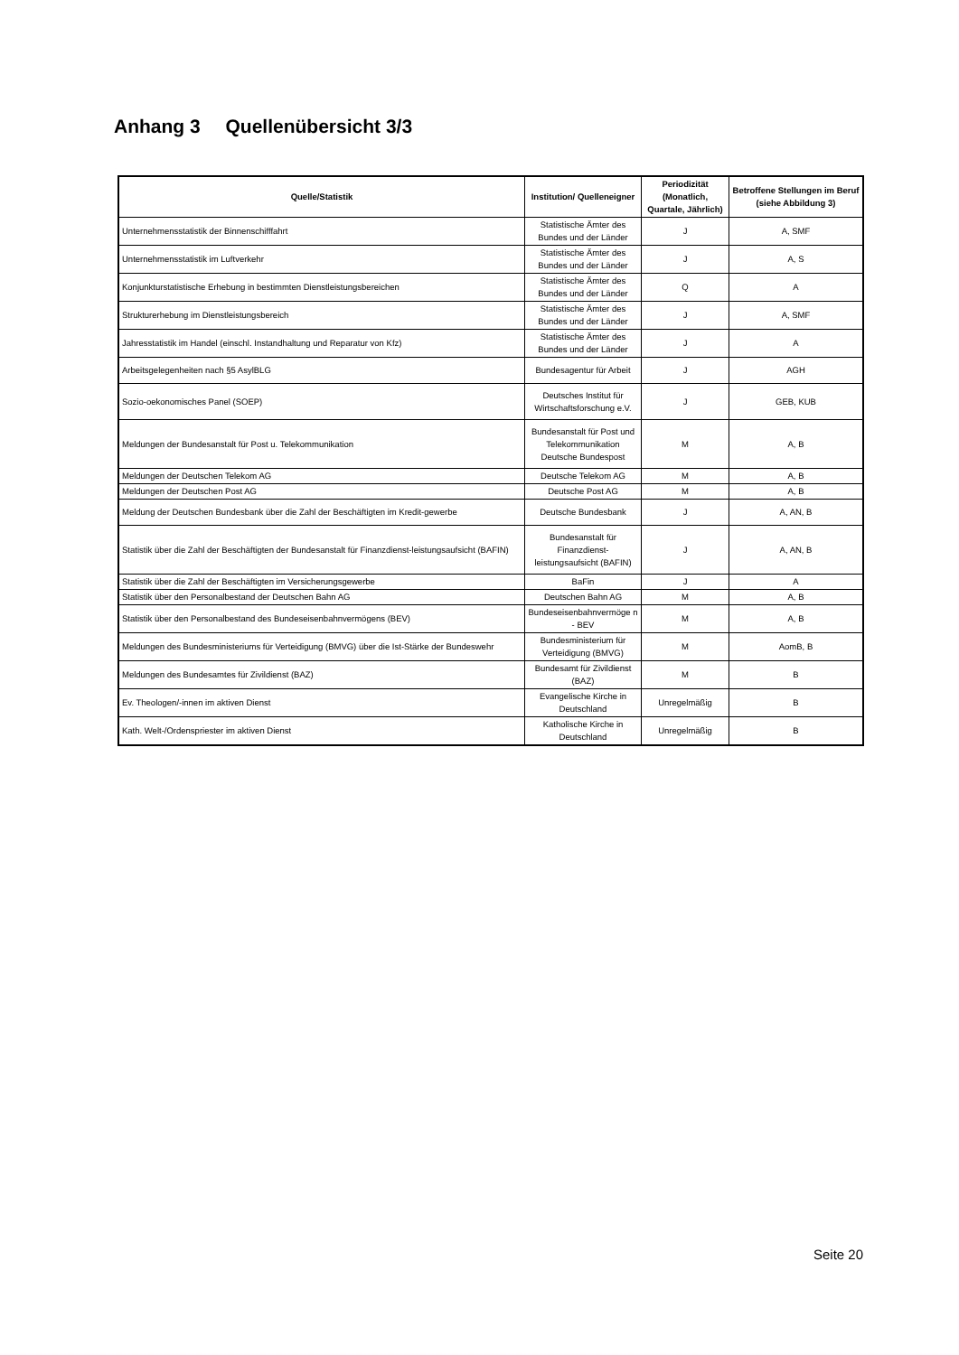Anhang 3 Quellenübersicht 3/3
| Quelle/Statistik | Institution/ Quelleneigner | Periodizität (Monatlich, Quartale, Jährlich) | Betroffene Stellungen im Beruf (siehe Abbildung 3) |
| --- | --- | --- | --- |
| Unternehmensstatistik der Binnenschifffahrt | Statistische Ämter des Bundes und der Länder | J | A, SMF |
| Unternehmensstatistik im Luftverkehr | Statistische Ämter des Bundes und der Länder | J | A, S |
| Konjunkturstatistische Erhebung in bestimmten Dienstleistungsbereichen | Statistische Ämter des Bundes und der Länder | Q | A |
| Strukturerhebung im Dienstleistungsbereich | Statistische Ämter des Bundes und der Länder | J | A, SMF |
| Jahresstatistik im Handel (einschl. Instandhaltung und Reparatur von Kfz) | Statistische Ämter des Bundes und der Länder | J | A |
| Arbeitsgelegenheiten nach §5 AsylBLG | Bundesagentur für Arbeit | J | AGH |
| Sozio-oekonomisches Panel (SOEP) | Deutsches Institut für Wirtschaftsforschung e.V. | J | GEB, KUB |
| Meldungen der Bundesanstalt für Post u. Telekommunikation | Bundesanstalt für Post und Telekommunikation Deutsche Bundespost | M | A, B |
| Meldungen der Deutschen Telekom AG | Deutsche Telekom AG | M | A, B |
| Meldungen der Deutschen Post AG | Deutsche Post AG | M | A, B |
| Meldung der Deutschen Bundesbank über die Zahl der Beschäftigten im Kredit-gewerbe | Deutsche Bundesbank | J | A, AN, B |
| Statistik über die Zahl der Beschäftigten der Bundesanstalt für Finanzdienst-leistungsaufsicht (BAFIN) | Bundesanstalt für Finanzdienst-leistungsaufsicht (BAFIN) | J | A, AN, B |
| Statistik über die Zahl der Beschäftigten im Versicherungsgewerbe | BaFin | J | A |
| Statistik über den Personalbestand der Deutschen Bahn AG | Deutschen Bahn AG | M | A, B |
| Statistik über den Personalbestand des Bundeseisenbahnvermögens (BEV) | Bundeseisenbahnvermöge n - BEV | M | A, B |
| Meldungen des Bundesministeriums für Verteidigung (BMVG) über die Ist-Stärke der Bundeswehr | Bundesministerium für Verteidigung (BMVG) | M | AomB, B |
| Meldungen des Bundesamtes für Zivildienst (BAZ) | Bundesamt für Zivildienst (BAZ) | M | B |
| Ev. Theologen/-innen im aktiven Dienst | Evangelische Kirche in Deutschland | Unregelmäßig | B |
| Kath. Welt-/Ordenspriester im aktiven Dienst | Katholische Kirche in Deutschland | Unregelmäßig | B |
Seite 20